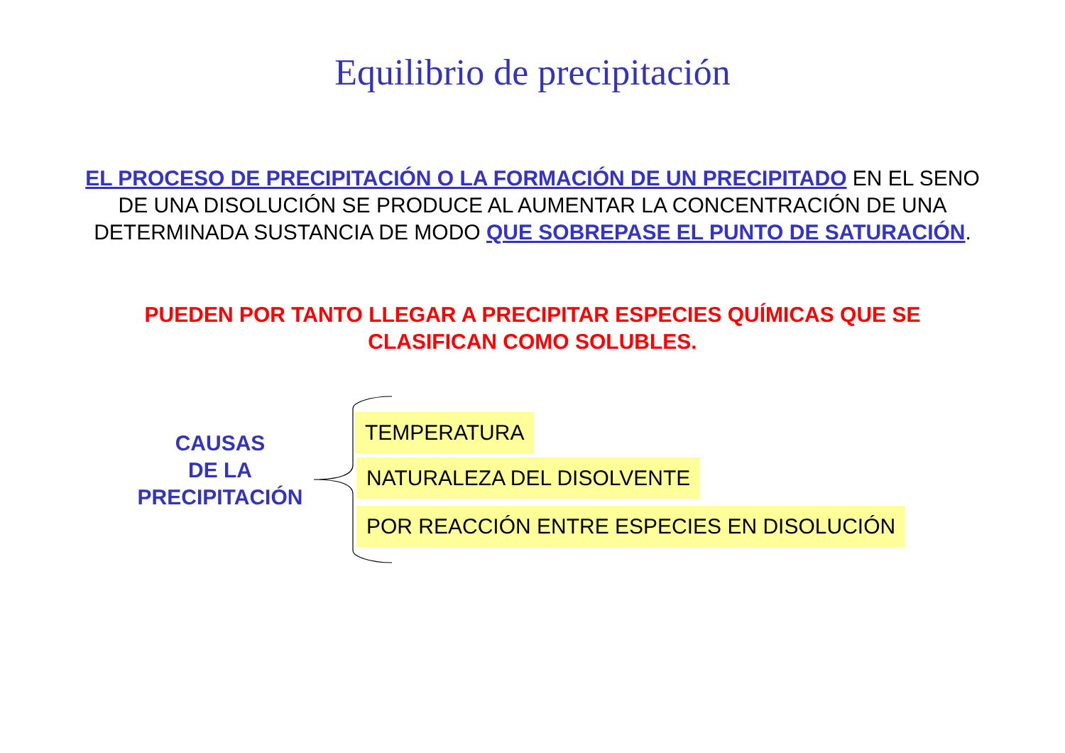Equilibrio de precipitación
EL PROCESO DE PRECIPITACIÓN O LA FORMACIÓN DE UN PRECIPITADO EN EL SENO DE UNA DISOLUCIÓN SE PRODUCE AL AUMENTAR LA CONCENTRACIÓN DE UNA DETERMINADA SUSTANCIA DE MODO QUE SOBREPASE EL PUNTO DE SATURACIÓN.
PUEDEN POR TANTO LLEGAR A PRECIPITAR ESPECIES QUÍMICAS QUE SE CLASIFICAN COMO SOLUBLES.
CAUSAS
DE LA
PRECIPITACIÓN
TEMPERATURA
NATURALEZA DEL DISOLVENTE
POR REACCIÓN ENTRE ESPECIES EN DISOLUCIÓN